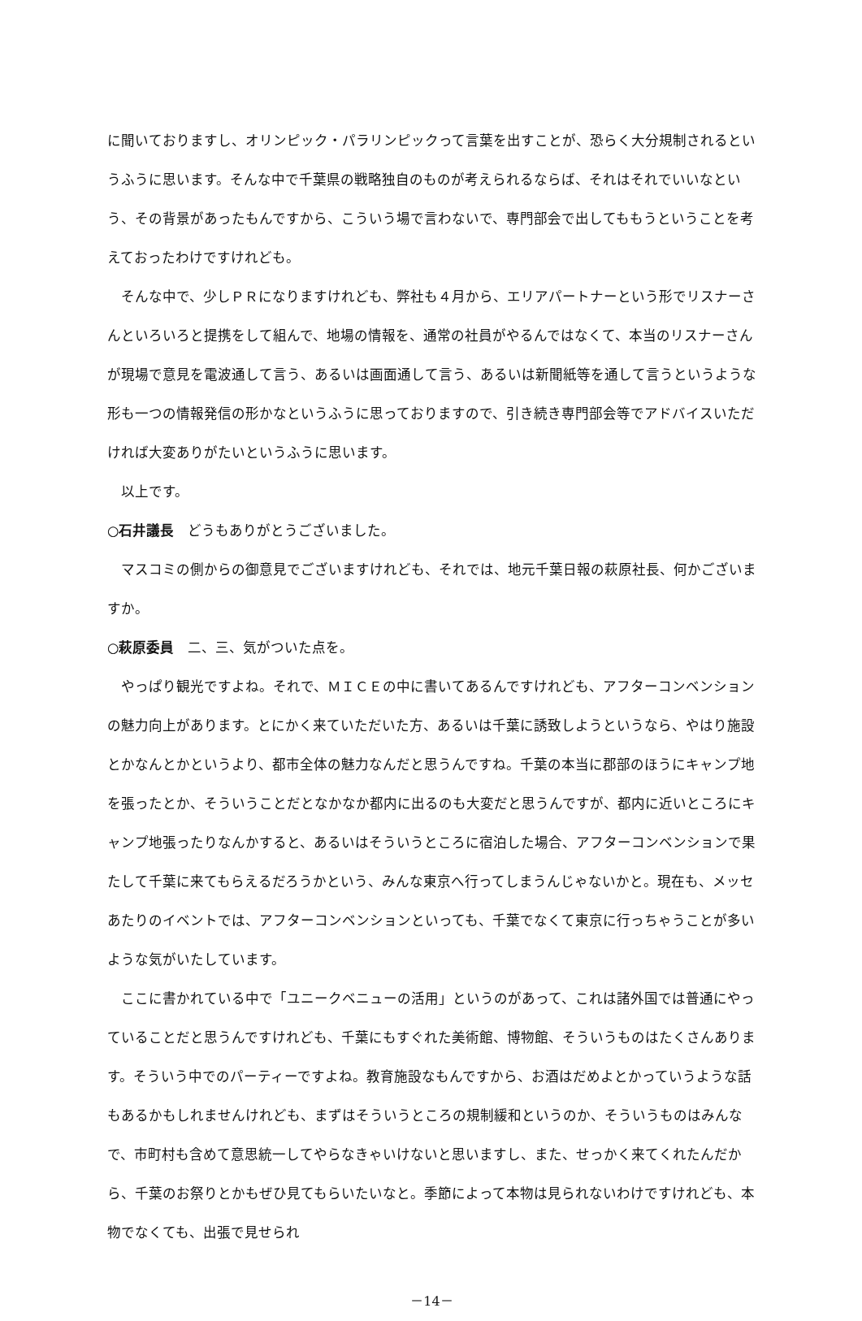に聞いておりますし、オリンピック・パラリンピックって言葉を出すことが、恐らく大分規制されるというふうに思います。そんな中で千葉県の戦略独自のものが考えられるならば、それはそれでいいなという、その背景があったもんですから、こういう場で言わないで、専門部会で出してももうということを考えておったわけですけれども。
そんな中で、少しＰＲになりますけれども、弊社も４月から、エリアパートナーという形でリスナーさんといろいろと提携をして組んで、地場の情報を、通常の社員がやるんではなくて、本当のリスナーさんが現場で意見を電波通して言う、あるいは画面通して言う、あるいは新聞紙等を通して言うというような形も一つの情報発信の形かなというふうに思っておりますので、引き続き専門部会等でアドバイスいただければ大変ありがたいというふうに思います。
以上です。
○石井議長　どうもありがとうございました。
マスコミの側からの御意見でございますけれども、それでは、地元千葉日報の萩原社長、何かございますか。
○萩原委員　二、三、気がついた点を。
やっぱり観光ですよね。それで、ＭＩＣＥの中に書いてあるんですけれども、アフターコンベンションの魅力向上があります。とにかく来ていただいた方、あるいは千葉に誘致しようというなら、やはり施設とかなんとかというより、都市全体の魅力なんだと思うんですね。千葉の本当に郡部のほうにキャンプ地を張ったとか、そういうことだとなかなか都内に出るのも大変だと思うんですが、都内に近いところにキャンプ地張ったりなんかすると、あるいはそういうところに宿泊した場合、アフターコンベンションで果たして千葉に来てもらえるだろうかという、みんな東京へ行ってしまうんじゃないかと。現在も、メッセあたりのイベントでは、アフターコンベンションといっても、千葉でなくて東京に行っちゃうことが多いような気がいたしています。
ここに書かれている中で「ユニークベニューの活用」というのがあって、これは諸外国では普通にやっていることだと思うんですけれども、千葉にもすぐれた美術館、博物館、そういうものはたくさんあります。そういう中でのパーティーですよね。教育施設なもんですから、お酒はだめよとかっていうような話もあるかもしれませんけれども、まずはそういうところの規制緩和というのか、そういうものはみんなで、市町村も含めて意思統一してやらなきゃいけないと思いますし、また、せっかく来てくれたんだから、千葉のお祭りとかもぜひ見てもらいたいなと。季節によって本物は見られないわけですけれども、本物でなくても、出張で見せられ
－14－